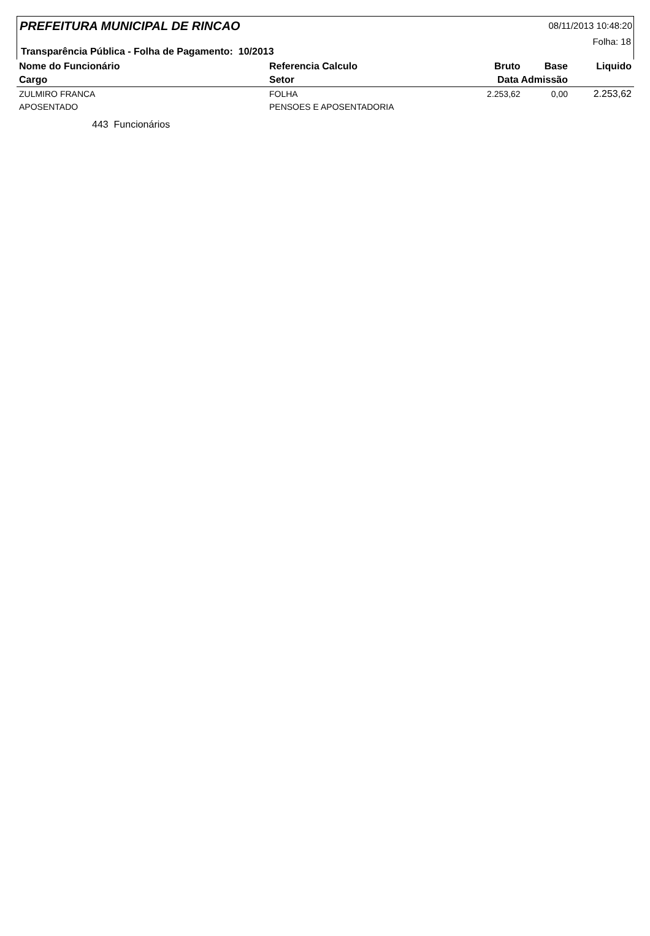PREFEITURA MUNICIPAL DE RINCAO 08/11/2013 10:48:20
Folha: 18
Transparência Pública - Folha de Pagamento: 10/2013
| Nome do Funcionário | Referencia Calculo | Bruto | Base | Liquido |
| --- | --- | --- | --- | --- |
| Cargo | Setor | Data Admissão | | |
| ZULMIRO FRANCA | FOLHA | 2.253,62 | 0,00 | 2.253,62 |
| APOSENTADO | PENSOES E APOSENTADORIA | | | |
443 Funcionários